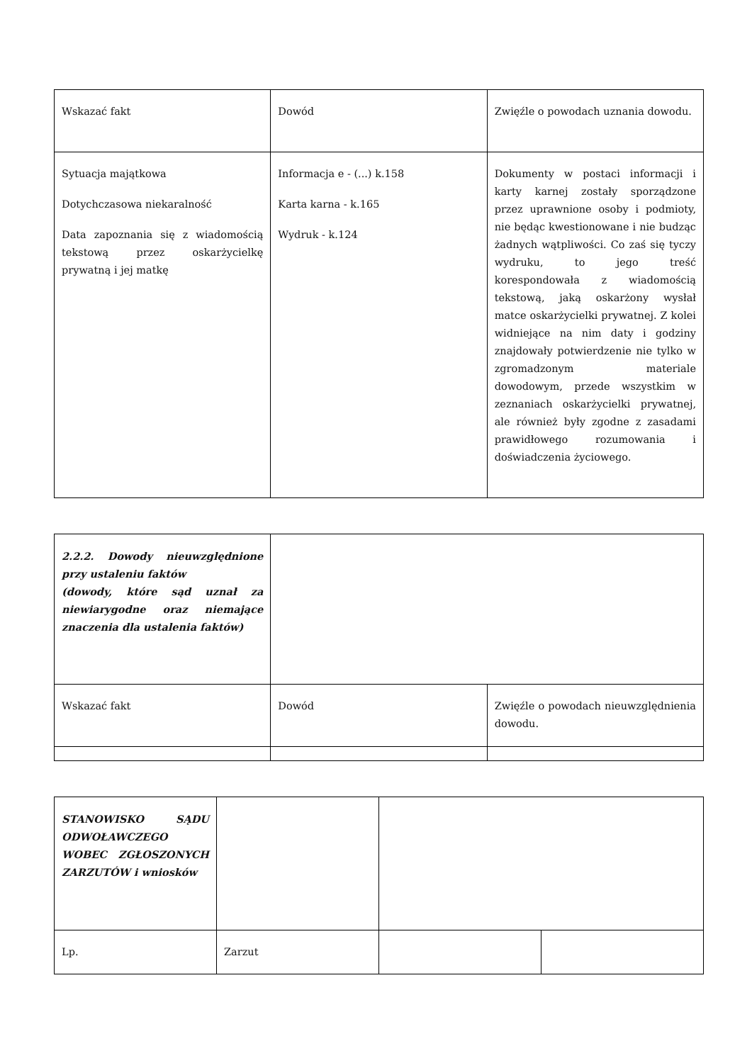| Wskazać fakt | Dowód | Zwięźle o powodach uznania dowodu. |
| Sytuacja majątkowa Dotychczasowa niekaralność Data zapoznania się z wiadomością tekstową przez oskarżycielkę prywatną i jej matkę | Informacja e - (...) k.158 Karta karna - k.165 Wydruk - k.124 | Dokumenty w postaci informacji i karty karnej zostały sporządzone przez uprawnione osoby i podmioty, nie będąc kwestionowane i nie budząc żadnych wątpliwości. Co zaś się tyczy wydruku, to jego treść korespondowała z wiadomością tekstową, jaką oskarżony wysłał matce oskarżycielki prywatnej. Z kolei widniejące na nim daty i godziny znajdowały potwierdzenie nie tylko w zgromadzonym materiale dowodowym, przede wszystkim w zeznaniach oskarżycielki prywatnej, ale również były zgodne z zasadami prawidłowego rozumowania i doświadczenia życiowego. |
| 2.2.2. Dowody nieuwzględnione przy ustaleniu faktów (dowody, które sąd uznał za niewiarygodne oraz niemające znaczenia dla ustalenia faktów) | | |
| Wskazać fakt | Dowód | Zwięźle o powodach nieuwzględnienia dowodu. |
| STANOWISKO SĄDU ODWOŁAWCZEGO WOBEC ZGŁOSZONYCH ZARZUTÓW i wniosków | | | |
| Lp. | Zarzut | | |